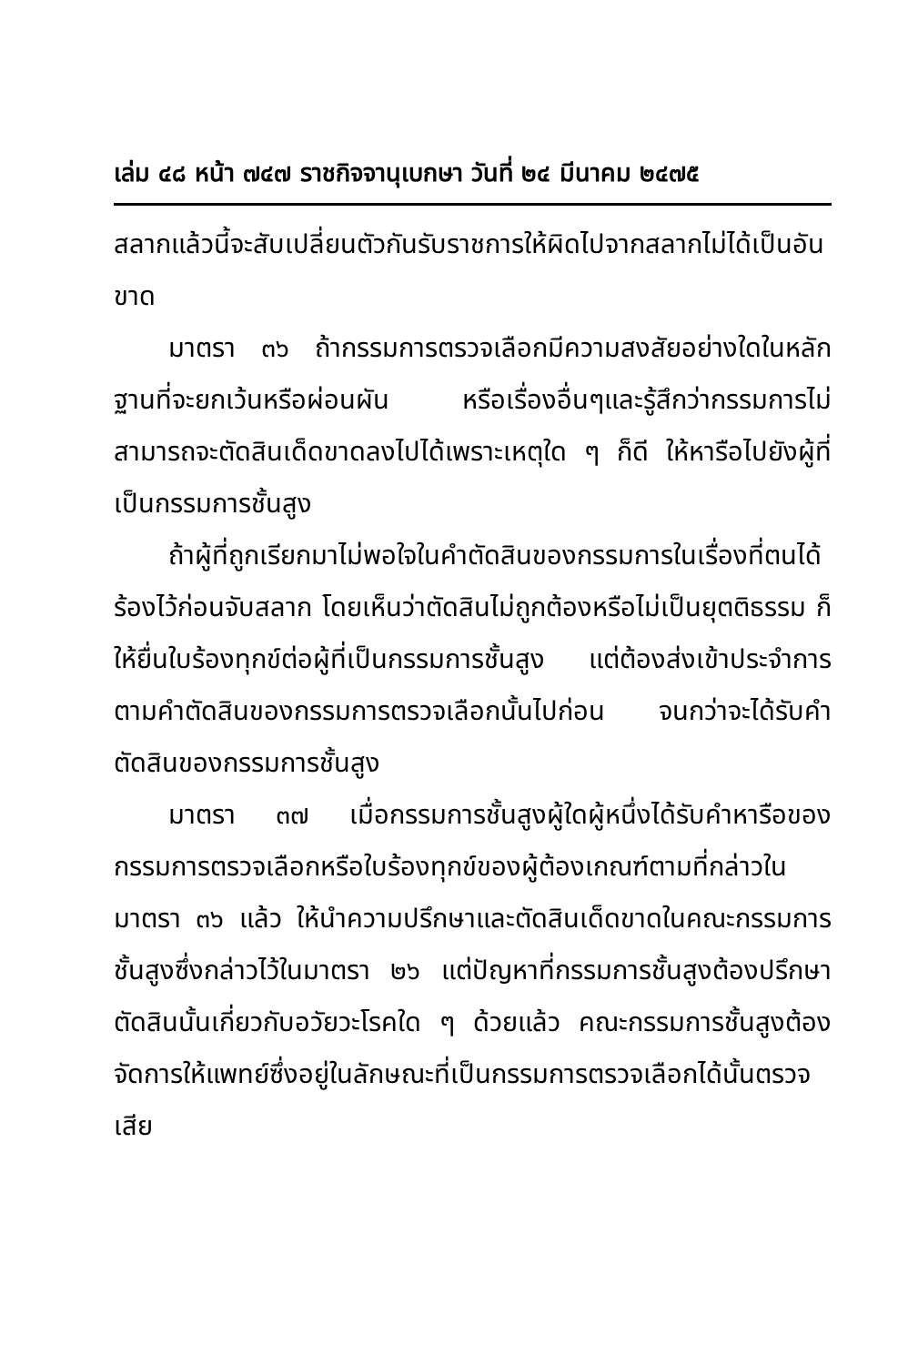เล่ม ๔๘ หน้า ๗๔๗ ราชกิจจานุเบกษา วันที่ ๒๔ มีนาคม ๒๔๗๕
สลากแล้วนี้จะสับเปลี่ยนตัวกันรับราชการให้ผิดไปจากสลากไม่ได้เป็นอันขาด
มาตรา ๓๖ ถ้ากรรมการตรวจเลือกมีความสงสัยอย่างใดในหลักฐานที่จะยกเว้นหรือผ่อนผัน หรือเรื่องอื่นๆและรู้สึกว่ากรรมการไม่สามารถจะตัดสินเด็ดขาดลงไปได้เพราะเหตุใด ๆ ก็ดี ให้หารือไปยังผู้ที่เป็นกรรมการชั้นสูง
ถ้าผู้ที่ถูกเรียกมาไม่พอใจในคำตัดสินของกรรมการในเรื่องที่ตนได้ร้องไว้ก่อนจับสลาก โดยเห็นว่าตัดสินไม่ถูกต้องหรือไม่เป็นยุตติธรรม ก็ให้ยื่นใบร้องทุกข์ต่อผู้ที่เป็นกรรมการชั้นสูง แต่ต้องส่งเข้าประจำการตามคำตัดสินของกรรมการตรวจเลือกนั้นไปก่อน จนกว่าจะได้รับคำตัดสินของกรรมการชั้นสูง
มาตรา ๓๗ เมื่อกรรมการชั้นสูงผู้ใดผู้หนึ่งได้รับคำหารือของกรรมการตรวจเลือกหรือใบร้องทุกข์ของผู้ต้องเกณฑ์ตามที่กล่าวในมาตรา ๓๖ แล้ว ให้นำความปรึกษาและตัดสินเด็ดขาดในคณะกรรมการชั้นสูงซึ่งกล่าวไว้ในมาตรา ๒๖ แต่ปัญหาที่กรรมการชั้นสูงต้องปรึกษาตัดสินนั้นเกี่ยวกับอวัยวะโรคใด ๆ ด้วยแล้ว คณะกรรมการชั้นสูงต้องจัดการให้แพทย์ซึ่งอยู่ในลักษณะที่เป็นกรรมการตรวจเลือกได้นั้นตรวจเสีย